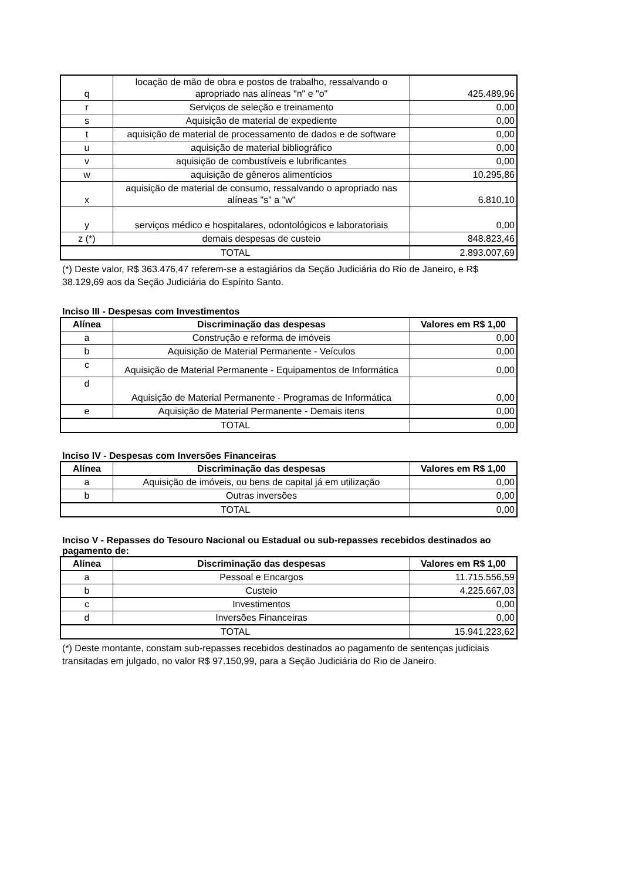| q | locação de mão de obra e postos de trabalho, ressalvando o apropriado nas alíneas "n" e "o" | 425.489,96 |
| r | Serviços de seleção e treinamento | 0,00 |
| s | Aquisição de material de expediente | 0,00 |
| t | aquisição de material de processamento de dados e de software | 0,00 |
| u | aquisição de material bibliográfico | 0,00 |
| v | aquisição de combustíveis e lubrificantes | 0,00 |
| w | aquisição de gêneros alimentícios | 10.295,86 |
| x | aquisição de material de consumo, ressalvando o apropriado nas alíneas "s" a "w" | 6.810,10 |
| y | serviços médico e hospitalares, odontológicos e laboratoriais | 0,00 |
| z (*) | demais despesas de custeio | 848.823,46 |
| TOTAL | | 2.893.007,69 |
(*) Deste valor, R$ 363.476,47 referem-se a estagiários da Seção Judiciária do Rio de Janeiro, e R$ 38.129,69 aos da Seção Judiciária do Espírito Santo.
Inciso III - Despesas com Investimentos
| Alínea | Discriminação das despesas | Valores em R$ 1,00 |
| --- | --- | --- |
| a | Construção e reforma de imóveis | 0,00 |
| b | Aquisição de Material Permanente - Veículos | 0,00 |
| c | Aquisição de Material Permanente - Equipamentos de Informática | 0,00 |
| d | Aquisição de Material Permanente - Programas de Informática | 0,00 |
| e | Aquisição de Material Permanente - Demais itens | 0,00 |
| TOTAL | | 0,00 |
Inciso IV - Despesas com Inversões Financeiras
| Alínea | Discriminação das despesas | Valores em R$ 1,00 |
| --- | --- | --- |
| a | Aquisição de imóveis, ou bens de capital já em utilização | 0,00 |
| b | Outras inversões | 0,00 |
| TOTAL | | 0,00 |
Inciso V - Repasses do Tesouro Nacional ou Estadual ou sub-repasses recebidos destinados ao pagamento de:
| Alínea | Discriminação das despesas | Valores em R$ 1,00 |
| --- | --- | --- |
| a | Pessoal e Encargos | 11.715.556,59 |
| b | Custeio | 4.225.667,03 |
| c | Investimentos | 0,00 |
| d | Inversões Financeiras | 0,00 |
| TOTAL | | 15.941.223,62 |
(*) Deste montante, constam sub-repasses recebidos destinados ao pagamento de sentenças judiciais transitadas em julgado, no valor R$ 97.150,99, para a Seção Judiciária do Rio de Janeiro.